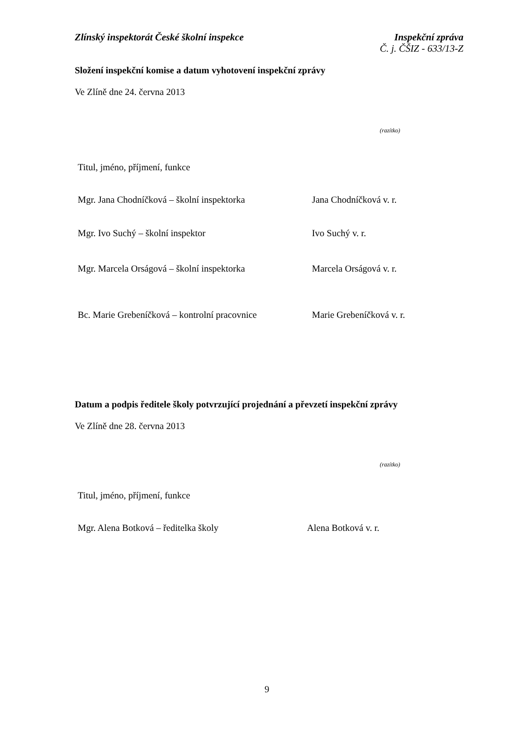Zlínský inspektorát České školní inspekce Inspekční zpráva
Č. j. ČŠIZ - 633/13-Z
Složení inspekční komise a datum vyhotovení inspekční zprávy
Ve Zlíně dne 24. června 2013
(razítko)
Titul, jméno, příjmení, funkce
Mgr. Jana Chodníčková – školní inspektorka Jana Chodníčková v. r.
Mgr. Ivo Suchý – školní inspektor Ivo Suchý v. r.
Mgr. Marcela Orságová – školní inspektorka Marcela Orságová v. r.
Bc. Marie Grebeníčková – kontrolní pracovnice Marie Grebeníčková v. r.
Datum a podpis ředitele školy potvrzující projednání a převzetí inspekční zprávy
Ve Zlíně dne 28. června 2013
(razítko)
Titul, jméno, příjmení, funkce
Mgr. Alena Botková – ředitelka školy Alena Botková v. r.
9